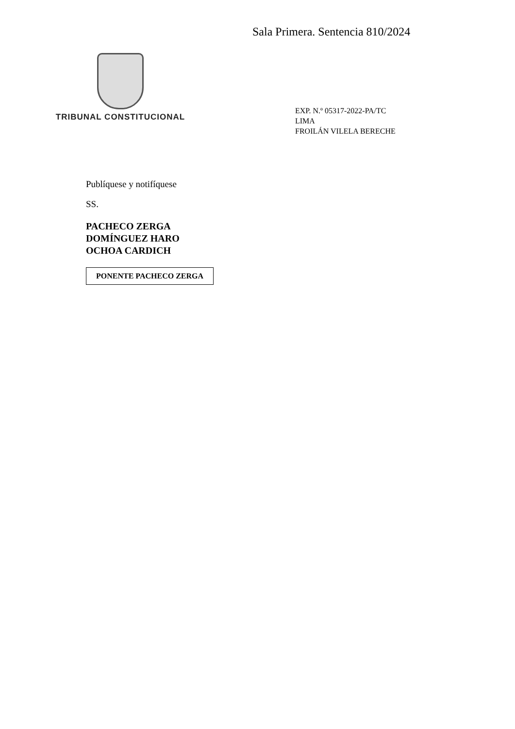Sala Primera. Sentencia 810/2024
TRIBUNAL CONSTITUCIONAL
EXP. N.º 05317-2022-PA/TC
LIMA
FROILÁN VILELA BERECHE
Publíquese y notifíquese
SS.
PACHECO ZERGA
DOMÍNGUEZ HARO
OCHOA CARDICH
PONENTE PACHECO ZERGA